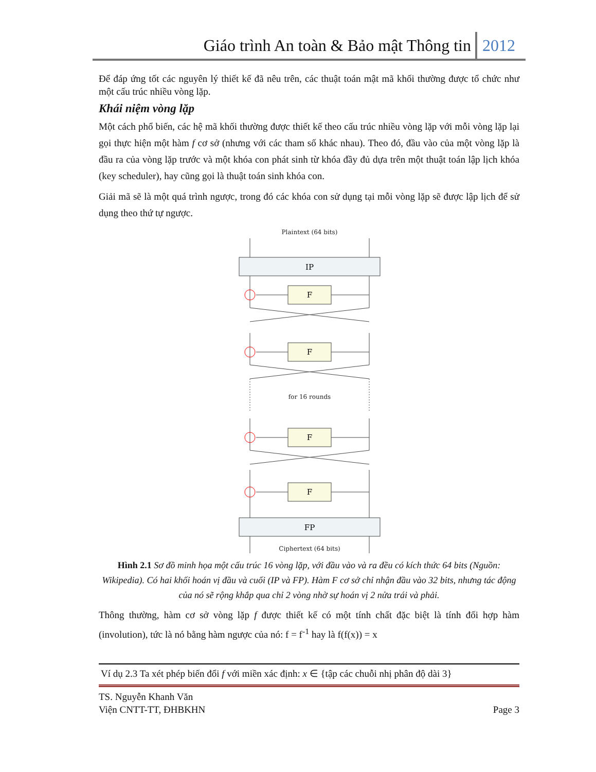Giáo trình An toàn & Bảo mật Thông tin 2012
Để đáp ứng tốt các nguyên lý thiết kế đã nêu trên, các thuật toán mật mã khối thường được tổ chức như một cấu trúc nhiều vòng lặp.
Khái niệm vòng lặp
Một cách phổ biến, các hệ mã khối thường được thiết kế theo cấu trúc nhiều vòng lặp với mỗi vòng lặp lại gọi thực hiện một hàm f cơ sở (nhưng với các tham số khác nhau). Theo đó, đầu vào của một vòng lặp là đầu ra của vòng lặp trước và một khóa con phát sinh từ khóa đầy đủ dựa trên một thuật toán lập lịch khóa (key scheduler), hay cũng gọi là thuật toán sinh khóa con.
Giải mã sẽ là một quá trình ngược, trong đó các khóa con sử dụng tại mỗi vòng lặp sẽ được lập lịch để sử dụng theo thứ tự ngược.
Plaintext (64 bits)
for 16 rounds
Ciphertext (64 bits)
IP
F
F
F
F
FP
Hình 2.1 Sơ đồ minh họa một cấu trúc 16 vòng lặp, với đầu vào và ra đều có kích thức 64 bits (Nguồn: Wikipedia). Có hai khối hoán vị đầu và cuối (IP và FP). Hàm F cơ sở chỉ nhận đầu vào 32 bits, nhưng tác động của nó sẽ rộng khắp qua chỉ 2 vòng nhờ sự hoán vị 2 nửa trái và phải.
Thông thường, hàm cơ sở vòng lặp f được thiết kế có một tính chất đặc biệt là tính đối hợp hàm (involution), tức là nó bằng hàm ngược của nó: f = f<sup>-1</sup> hay là f(f(x)) = x
Ví dụ 2.3 Ta xét phép biến đổi f với miền xác định: x ∈ {tập các chuỗi nhị phân độ dài 3}
TS. Nguyễn Khanh Văn
Viện CNTT-TT, ĐHBKHN
Page 3